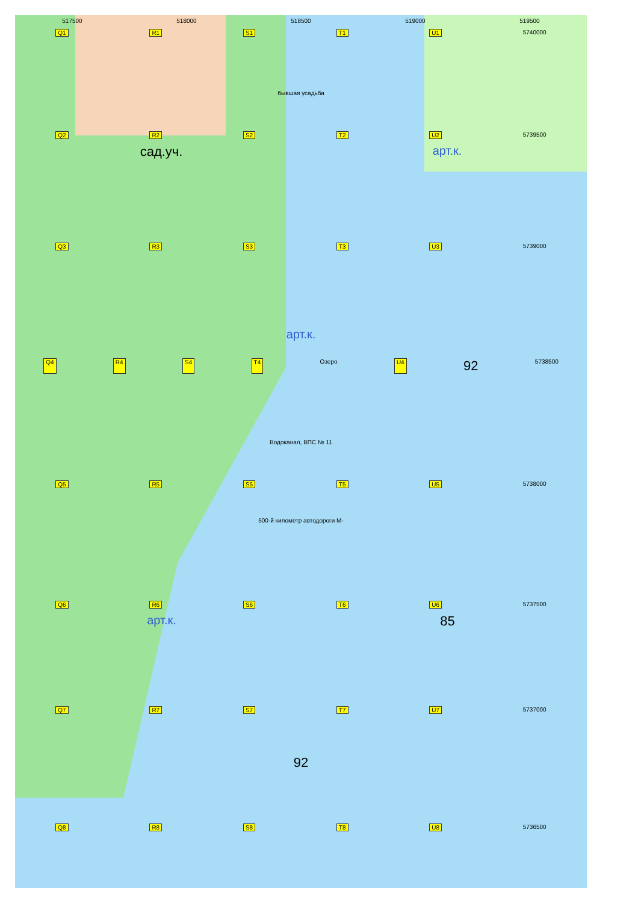517500 518000 518500 519000 519500
Q1 R1 S1 T1 U1 5740000
бывшая усадьба
Q2 R2 S2 T2 U2 5739500
сад.уч. арт.к.
Q3 R3 S3 T3 U3 5739000
арт.к.
Q4 R4 S4 T4 Озеро U4 92 5738500
Водоканал, ВПС № 11
Q5 R5 S5 T5 U5 5738000
500-й километр автодороги М-
Q6 R6 S6 T6 U6 5737500
арт.к. 85
Q7 R7 S7 T7 U7 5737000
92
Q8 R8 S8 T8 U8 5736500